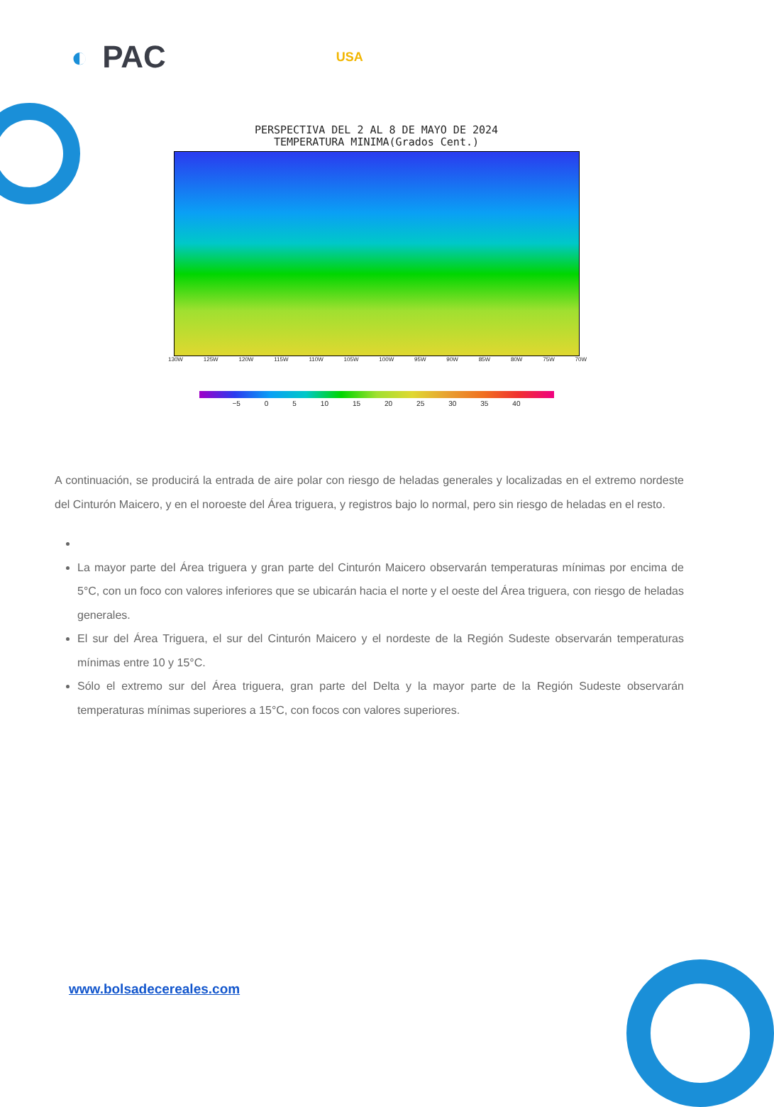◐ PAC USA
PERSPECTIVA DEL 2 AL 8 DE MAYO DE 2024
TEMPERATURA MINIMA(Grados Cent.)
130W 125W 120W 115W 110W 105W 100W 95W 90W 85W 80W 75W 70W
−5 0 5 10 15 20 25 30 35 40
A continuación, se producirá la entrada de aire polar con riesgo de heladas generales y localizadas en el extremo nordeste del Cinturón Maicero, y en el noroeste del Área triguera, y registros bajo lo normal, pero sin riesgo de heladas en el resto.
La mayor parte del Área triguera y gran parte del Cinturón Maicero observarán temperaturas mínimas por encima de 5°C, con un foco con valores inferiores que se ubicarán hacia el norte y el oeste del Área triguera, con riesgo de heladas generales.
El sur del Área Triguera, el sur del Cinturón Maicero y el nordeste de la Región Sudeste observarán temperaturas mínimas entre 10 y 15°C.
Sólo el extremo sur del Área triguera, gran parte del Delta y la mayor parte de la Región Sudeste observarán temperaturas mínimas superiores a 15°C, con focos con valores superiores.
www.bolsadecereales.com